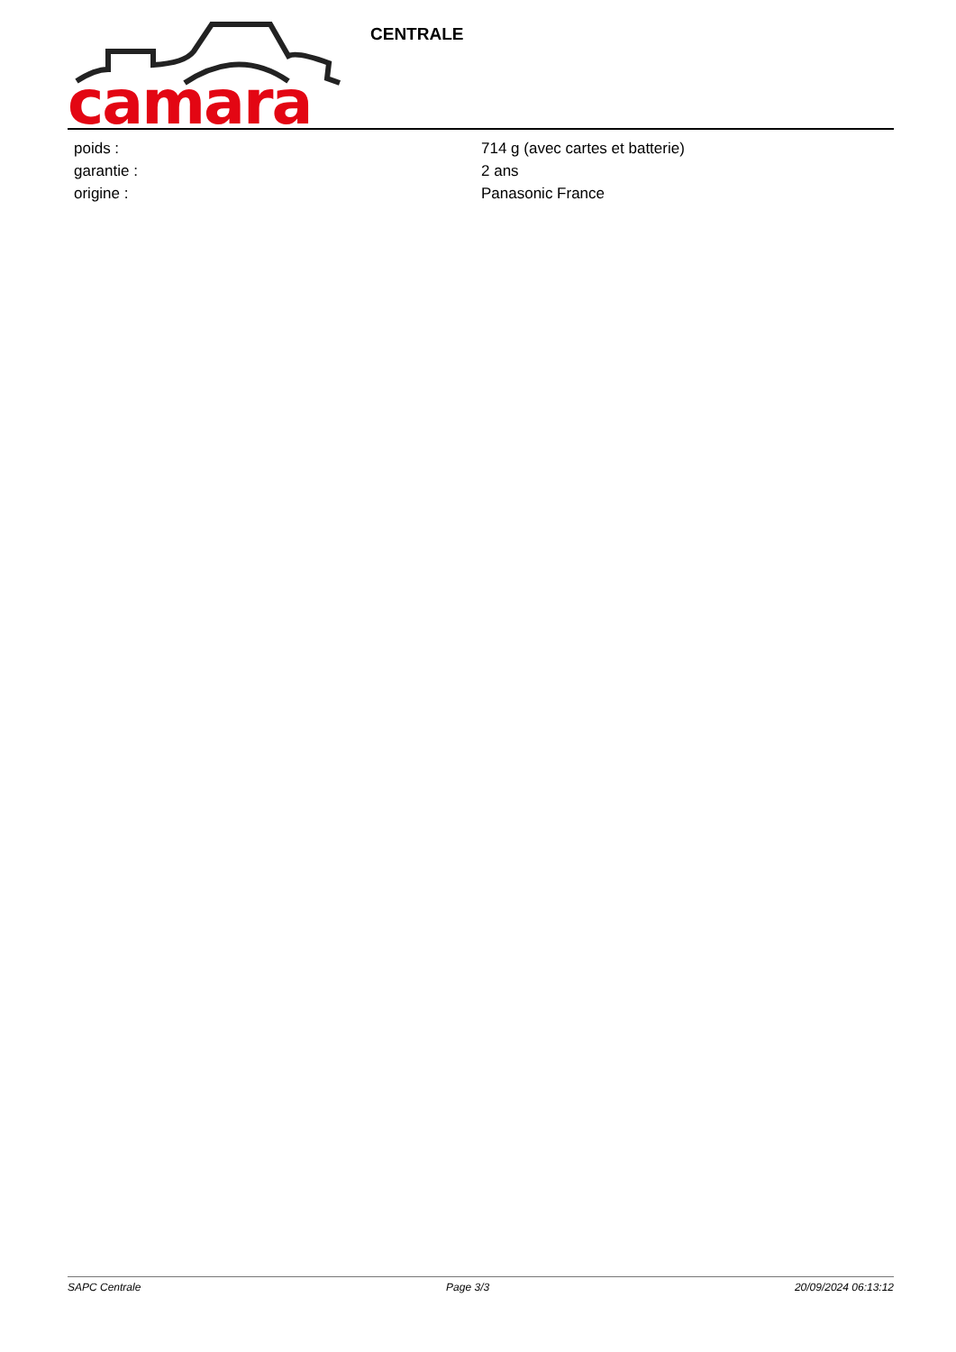camara
CENTRALE
| poids : | 714 g (avec cartes et batterie) |
| garantie : | 2 ans |
| origine : | Panasonic France |
SAPC Centrale Page 3/3 20/09/2024 06:13:12